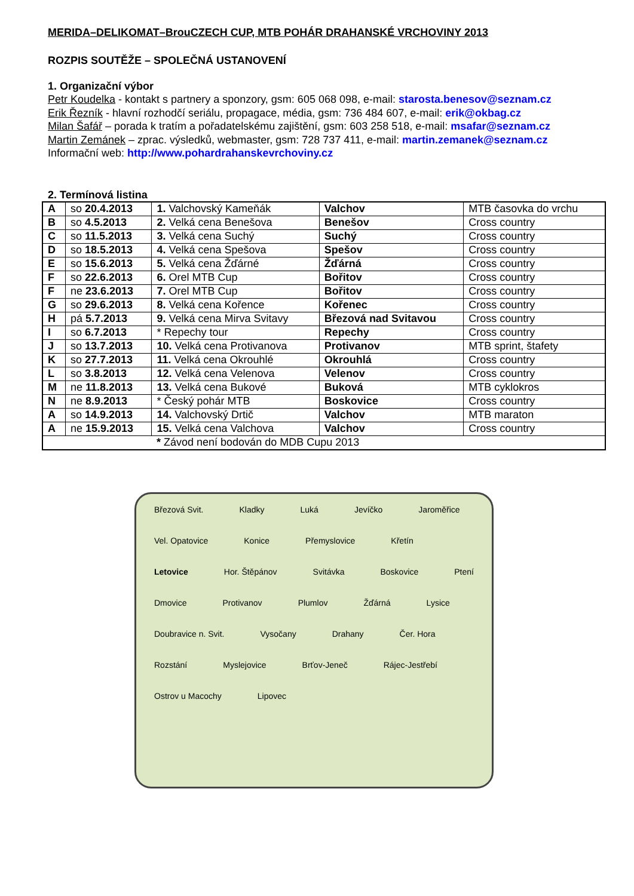MERIDA–DELIKOMAT–BrouCZECH CUP, MTB POHÁR DRAHANSKÉ VRCHOVINY 2013
ROZPIS SOUTĚŽE – SPOLEČNÁ USTANOVENÍ
1. Organizační výbor
Petr Koudelka - kontakt s partnery a sponzory, gsm: 605 068 098, e-mail: starosta.benesov@seznam.cz
Erik Řezník - hlavní rozhodčí seriálu, propagace, média, gsm: 736 484 607, e-mail: erik@okbag.cz
Milan Šafář – porada k tratím a pořadatelskému zajištění, gsm: 603 258 518, e-mail: msafar@seznam.cz
Martin Zemánek – zprac. výsledků, webmaster, gsm: 728 737 411, e-mail: martin.zemanek@seznam.cz
Informační web: http://www.pohardrahanskevrchoviny.cz
2. Termínová listina
| A | so 20.4.2013 | 1. Valchovský Kameňák | Valchov | MTB časovka do vrchu |
| B | so 4.5.2013 | 2. Velká cena Benešova | Benešov | Cross country |
| C | so 11.5.2013 | 3. Velká cena Suchý | Suchý | Cross country |
| D | so 18.5.2013 | 4. Velká cena Spešova | Spešov | Cross country |
| E | so 15.6.2013 | 5. Velká cena Žďárné | Žďárná | Cross country |
| F | so 22.6.2013 | 6. Orel MTB Cup | Bořitov | Cross country |
| F | ne 23.6.2013 | 7. Orel MTB Cup | Bořitov | Cross country |
| G | so 29.6.2013 | 8. Velká cena Kořence | Kořenec | Cross country |
| H | pá 5.7.2013 | 9. Velká cena Mirva Svitavy | Březová nad Svitavou | Cross country |
| I | so 6.7.2013 | * Repechy tour | Repechy | Cross country |
| J | so 13.7.2013 | 10. Velká cena Protivanova | Protivanov | MTB sprint, štafety |
| K | so 27.7.2013 | 11. Velká cena Okrouhlé | Okrouhlá | Cross country |
| L | so 3.8.2013 | 12. Velká cena Velenova | Velenov | Cross country |
| M | ne 11.8.2013 | 13. Velká cena Bukové | Buková | MTB cyklokros |
| N | ne 8.9.2013 | * Český pohár MTB | Boskovice | Cross country |
| A | so 14.9.2013 | 14. Valchovský Drtič | Valchov | MTB maraton |
| A | ne 15.9.2013 | 15. Velká cena Valchova | Valchov | Cross country |
| * Závod není bodován do MDB Cupu 2013 | | | | |
Březová Svit. Kladky Luká Jevíčko Jaroměřice Vel. Opatovice Konice Přemyslovice Křetín Letovice Hor. Štěpánov Svitávka Boskovice Ptení Dmovice Protivanov Plumlov Žďárná Lysice Doubravice n. Svit. Vysočany Drahany Čer. Hora Rozstání Myslejovice Brťov-Jeneč Rájec-Jestřebí Ostrov u Macochy Lipovec